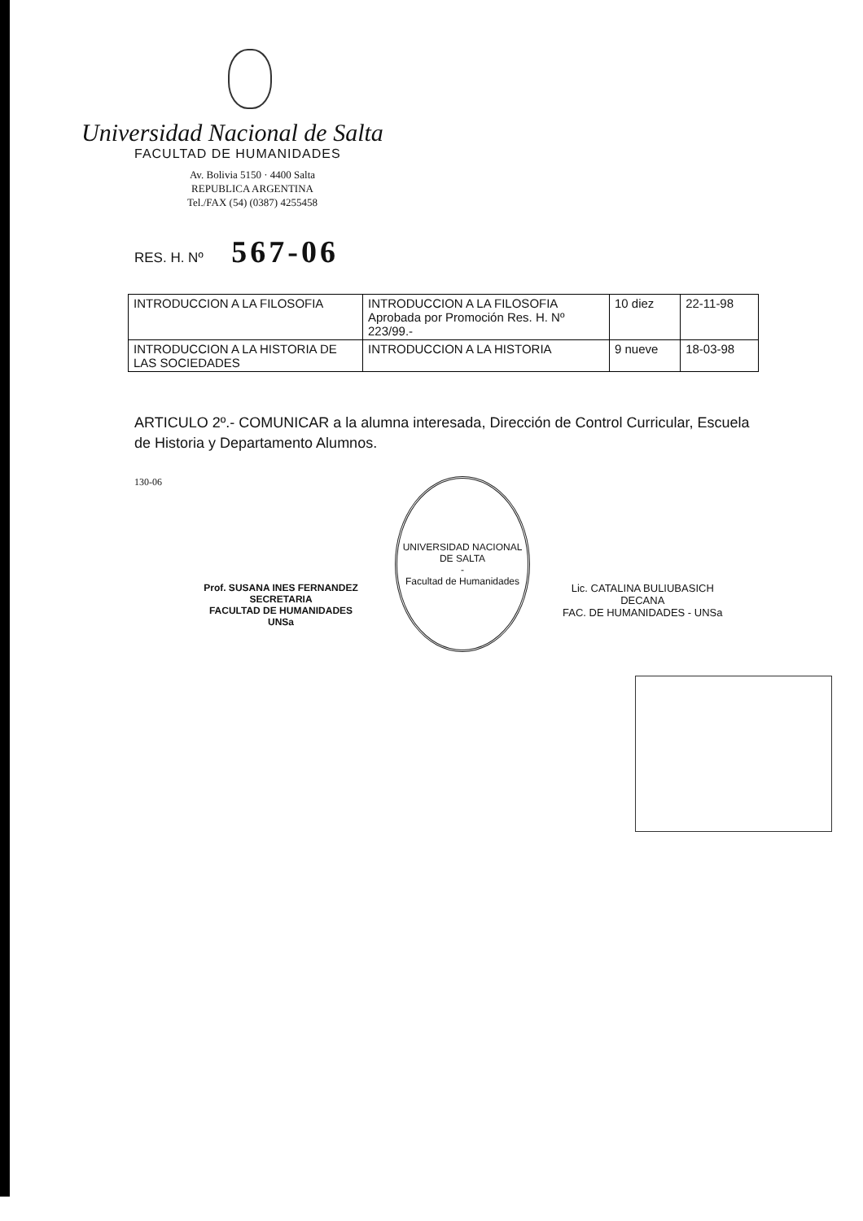Universidad Nacional de Salta
FACULTAD DE HUMANIDADES
Av. Bolivia 5150 · 4400 Salta
REPUBLICA ARGENTINA
Tel./FAX (54) (0387) 4255458
RES. H. Nº 567-06
| INTRODUCCION A LA FILOSOFIA | INTRODUCCION A LA FILOSOFIA Aprobada por Promoción Res. H. Nº 223/99.- | 10 diez | 22-11-98 |
| INTRODUCCION A LA HISTORIA DE LAS SOCIEDADES | INTRODUCCION A LA HISTORIA | 9 nueve | 18-03-98 |
ARTICULO 2º.- COMUNICAR a la alumna interesada, Dirección de Control Curricular, Escuela de Historia y Departamento Alumnos.
130-06
Prof. SUSANA INES FERNANDEZ
SECRETARIA
FACULTAD DE HUMANIDADES UNSa
UNIVERSIDAD NACIONAL DE SALTA
-
Facultad de Humanidades
Lic. CATALINA BULIUBASICH
DECANA
FAC. DE HUMANIDADES - UNSa